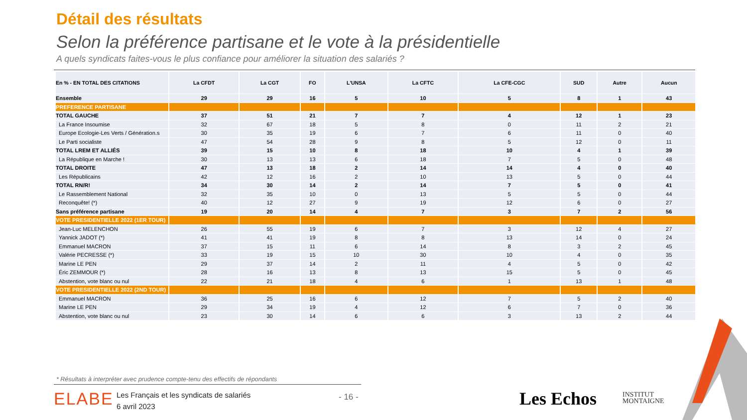Détail des résultats
Selon la préférence partisane et le vote à la présidentielle
A quels syndicats faites-vous le plus confiance pour améliorer la situation des salariés ?
| En % - EN TOTAL DES CITATIONS | La CFDT | La CGT | FO | L'UNSA | La CFTC | La CFE-CGC | SUD | Autre | Aucun |
| --- | --- | --- | --- | --- | --- | --- | --- | --- | --- |
| Ensemble | 29 | 29 | 16 | 5 | 10 | 5 | 8 | 1 | 43 |
| PREFERENCE PARTISANE | | | | | | | | | |
| TOTAL GAUCHE | 37 | 51 | 21 | 7 | 7 | 4 | 12 | 1 | 23 |
| La France Insoumise | 32 | 67 | 18 | 5 | 8 | 0 | 11 | 2 | 21 |
| Europe Ecologie-Les Verts / Génération.s | 30 | 35 | 19 | 6 | 7 | 6 | 11 | 0 | 40 |
| Le Parti socialiste | 47 | 54 | 28 | 9 | 8 | 5 | 12 | 0 | 11 |
| TOTAL LREM ET ALLIÉS | 39 | 15 | 10 | 8 | 18 | 10 | 4 | 1 | 39 |
| La République en Marche ! | 30 | 13 | 13 | 6 | 18 | 7 | 5 | 0 | 48 |
| TOTAL DROITE | 47 | 13 | 18 | 2 | 14 | 14 | 4 | 0 | 40 |
| Les Républicains | 42 | 12 | 16 | 2 | 10 | 13 | 5 | 0 | 44 |
| TOTAL RN/R! | 34 | 30 | 14 | 2 | 14 | 7 | 5 | 0 | 41 |
| Le Rassemblement National | 32 | 35 | 10 | 0 | 13 | 5 | 5 | 0 | 44 |
| Reconquête! (*) | 40 | 12 | 27 | 9 | 19 | 12 | 6 | 0 | 27 |
| Sans préférence partisane | 19 | 20 | 14 | 4 | 7 | 3 | 7 | 2 | 56 |
| VOTE PRESIDENTIELLE 2022 (1ER TOUR) | | | | | | | | | |
| Jean-Luc MELENCHON | 26 | 55 | 19 | 6 | 7 | 3 | 12 | 4 | 27 |
| Yannick JADOT (*) | 41 | 41 | 19 | 8 | 8 | 13 | 14 | 0 | 24 |
| Emmanuel MACRON | 37 | 15 | 11 | 6 | 14 | 8 | 3 | 2 | 45 |
| Valérie PECRESSE (*) | 33 | 19 | 15 | 10 | 30 | 10 | 4 | 0 | 35 |
| Marine LE PEN | 29 | 37 | 14 | 2 | 11 | 4 | 5 | 0 | 42 |
| Éric ZEMMOUR (*) | 28 | 16 | 13 | 8 | 13 | 15 | 5 | 0 | 45 |
| Abstention, vote blanc ou nul | 22 | 21 | 18 | 4 | 6 | 1 | 13 | 1 | 48 |
| VOTE PRESIDENTIELLE 2022 (2ND TOUR) | | | | | | | | | |
| Emmanuel MACRON | 36 | 25 | 16 | 6 | 12 | 7 | 5 | 2 | 40 |
| Marine LE PEN | 29 | 34 | 19 | 4 | 12 | 6 | 7 | 0 | 36 |
| Abstention, vote blanc ou nul | 23 | 30 | 14 | 6 | 6 | 3 | 13 | 2 | 44 |
* Résultats à interpréter avec prudence compte-tenu des effectifs de répondants
ELABE
Les Français et les syndicats de salariés
6 avril 2023
- 16 - Les Echos
INSTITUT
MONTAIGNE